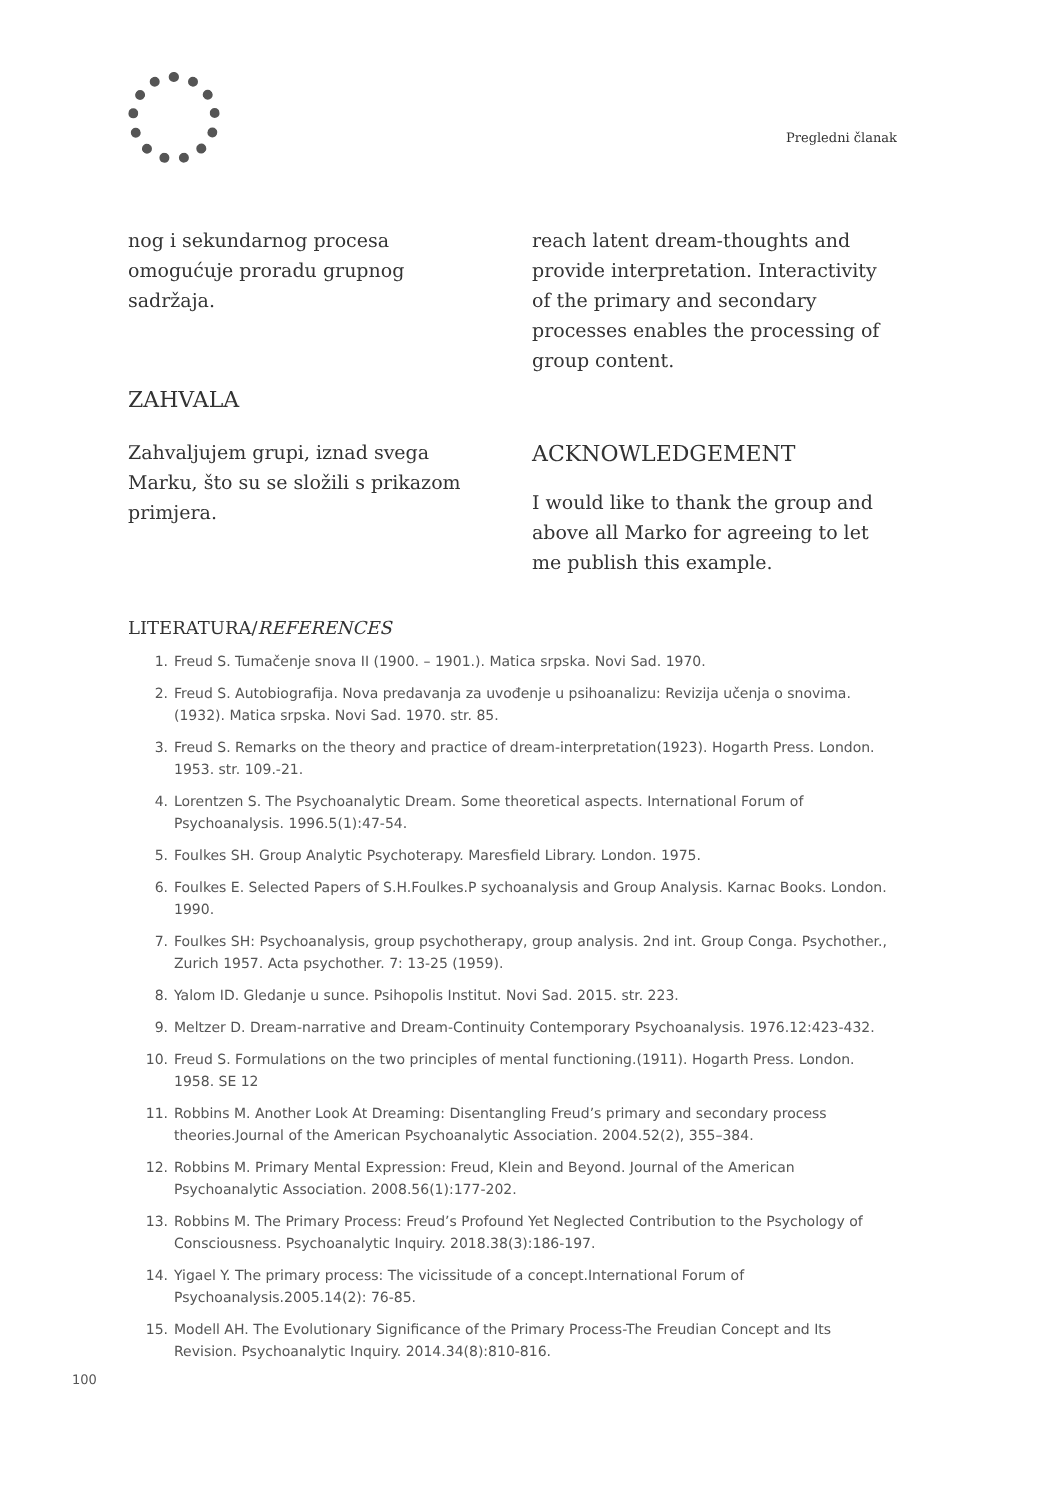Pregledni članak
nog i sekundarnog procesa omogućuje proradu grupnog sadržaja.
ZAHVALA
Zahvaljujem grupi, iznad svega Marku, što su se složili s prikazom primjera.
reach latent dream-thoughts and provide interpretation. Interactivity of the primary and secondary processes enables the processing of group content.
ACKNOWLEDGEMENT
I would like to thank the group and above all Marko for agreeing to let me publish this example.
LITERATURA/REFERENCES
1. Freud S. Tumačenje snova II (1900. – 1901.). Matica srpska. Novi Sad. 1970.
2. Freud S. Autobiografija. Nova predavanja za uvođenje u psihoanalizu: Revizija učenja o snovima. (1932). Matica srpska. Novi Sad. 1970. str. 85.
3. Freud S. Remarks on the theory and practice of dream-interpretation(1923). Hogarth Press. London. 1953. str. 109.-21.
4. Lorentzen S. The Psychoanalytic Dream. Some theoretical aspects. International Forum of Psychoanalysis. 1996.5(1):47-54.
5. Foulkes SH. Group Analytic Psychoterapy. Maresfield Library. London. 1975.
6. Foulkes E. Selected Papers of S.H.Foulkes.P sychoanalysis and Group Analysis. Karnac Books. London. 1990.
7. Foulkes SH: Psychoanalysis, group psychotherapy, group analysis. 2nd int. Group Conga. Psychother., Zurich 1957. Acta psychother. 7: 13-25 (1959).
8. Yalom ID. Gledanje u sunce. Psihopolis Institut. Novi Sad. 2015. str. 223.
9. Meltzer D. Dream-narrative and Dream-Continuity Contemporary Psychoanalysis. 1976.12:423-432.
10. Freud S. Formulations on the two principles of mental functioning.(1911). Hogarth Press. London. 1958. SE 12
11. Robbins M. Another Look At Dreaming: Disentangling Freud’s primary and secondary process theories.Journal of the American Psychoanalytic Association. 2004.52(2), 355–384.
12. Robbins M. Primary Mental Expression: Freud, Klein and Beyond. Journal of the American Psychoanalytic Association. 2008.56(1):177-202.
13. Robbins M. The Primary Process: Freud’s Profound Yet Neglected Contribution to the Psychology of Consciousness. Psychoanalytic Inquiry. 2018.38(3):186-197.
14. Yigael Y. The primary process: The vicissitude of a concept.International Forum of Psychoanalysis.2005.14(2): 76-85.
15. Modell AH. The Evolutionary Significance of the Primary Process-The Freudian Concept and Its Revision. Psychoanalytic Inquiry. 2014.34(8):810-816.
100